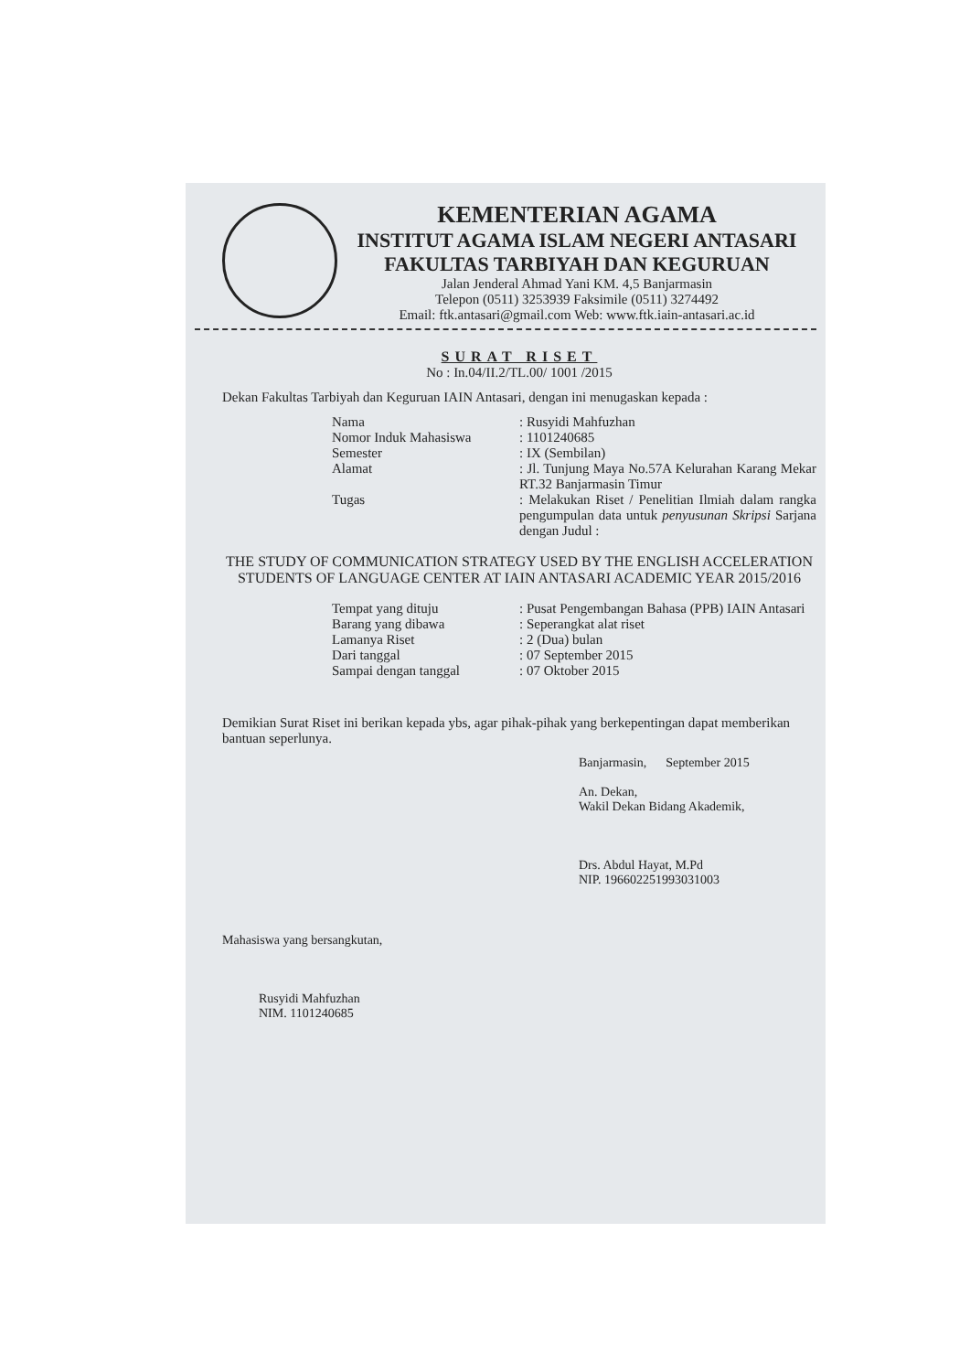KEMENTERIAN AGAMA
INSTITUT AGAMA ISLAM NEGERI ANTASARI
FAKULTAS TARBIYAH DAN KEGURUAN
Jalan Jenderal Ahmad Yani KM. 4,5 Banjarmasin
Telepon (0511) 3253939 Faksimile (0511) 3274492
Email: ftk.antasari@gmail.com Web: www.ftk.iain-antasari.ac.id
SURAT RISET
No : In.04/II.2/TL.00/ 1001 /2015
Dekan Fakultas Tarbiyah dan Keguruan IAIN Antasari, dengan ini menugaskan kepada :
Nama: Rusyidi Mahfuzhan
Nomor Induk Mahasiswa: 1101240685
Semester: IX (Sembilan)
Alamat: Jl. Tunjung Maya No.57A Kelurahan Karang Mekar RT.32 Banjarmasin Timur
Tugas: Melakukan Riset / Penelitian Ilmiah dalam rangka pengumpulan data untuk penyusunan Skripsi Sarjana dengan Judul :
THE STUDY OF COMMUNICATION STRATEGY USED BY THE ENGLISH ACCELERATION STUDENTS OF LANGUAGE CENTER AT IAIN ANTASARI ACADEMIC YEAR 2015/2016
Tempat yang dituju: Pusat Pengembangan Bahasa (PPB) IAIN Antasari
Barang yang dibawa: Seperangkat alat riset
Lamanya Riset: 2 (Dua) bulan
Dari tanggal: 07 September 2015
Sampai dengan tanggal: 07 Oktober 2015
Demikian Surat Riset ini berikan kepada ybs, agar pihak-pihak yang berkepentingan dapat memberikan bantuan seperlunya.
Banjarmasin, September 2015
An. Dekan,
Wakil Dekan Bidang Akademik,
Drs. Abdul Hayat, M.Pd
NIP. 196602251993031003
Mahasiswa yang bersangkutan,
Rusyidi Mahfuzhan
NIM. 1101240685